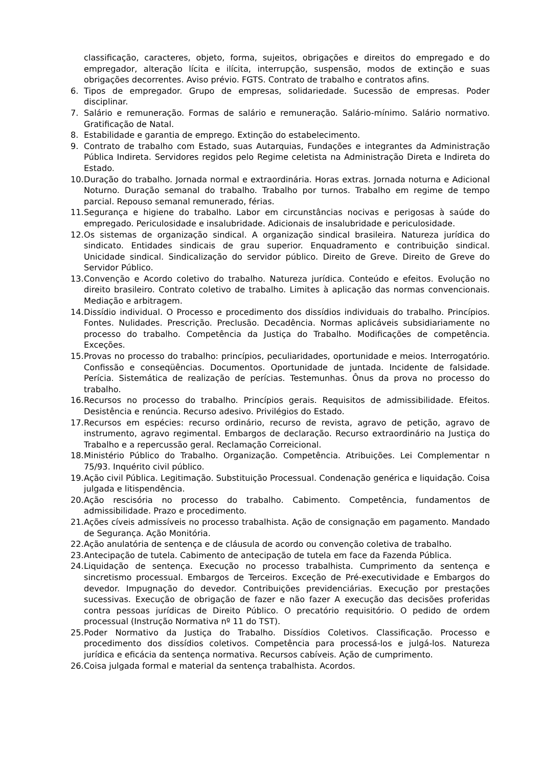classificação, caracteres, objeto, forma, sujeitos, obrigações e direitos do empregado e do empregador, alteração lícita e ilícita, interrupção, suspensão, modos de extinção e suas obrigações decorrentes. Aviso prévio. FGTS. Contrato de trabalho e contratos afins.
6. Tipos de empregador. Grupo de empresas, solidariedade. Sucessão de empresas. Poder disciplinar.
7. Salário e remuneração. Formas de salário e remuneração. Salário-mínimo. Salário normativo. Gratificação de Natal.
8. Estabilidade e garantia de emprego. Extinção do estabelecimento.
9. Contrato de trabalho com Estado, suas Autarquias, Fundações e integrantes da Administração Pública Indireta. Servidores regidos pelo Regime celetista na Administração Direta e Indireta do Estado.
10. Duração do trabalho. Jornada normal e extraordinária. Horas extras. Jornada noturna e Adicional Noturno. Duração semanal do trabalho. Trabalho por turnos. Trabalho em regime de tempo parcial. Repouso semanal remunerado, férias.
11. Segurança e higiene do trabalho. Labor em circunstâncias nocivas e perigosas à saúde do empregado. Periculosidade e insalubridade. Adicionais de insalubridade e periculosidade.
12. Os sistemas de organização sindical. A organização sindical brasileira. Natureza jurídica do sindicato. Entidades sindicais de grau superior. Enquadramento e contribuição sindical. Unicidade sindical. Sindicalização do servidor público. Direito de Greve. Direito de Greve do Servidor Público.
13. Convenção e Acordo coletivo do trabalho. Natureza jurídica. Conteúdo e efeitos. Evolução no direito brasileiro. Contrato coletivo de trabalho. Limites à aplicação das normas convencionais. Mediação e arbitragem.
14. Dissídio individual. O Processo e procedimento dos dissídios individuais do trabalho. Princípios. Fontes. Nulidades. Prescrição. Preclusão. Decadência. Normas aplicáveis subsidiariamente no processo do trabalho. Competência da Justiça do Trabalho. Modificações de competência. Exceções.
15. Provas no processo do trabalho: princípios, peculiaridades, oportunidade e meios. Interrogatório. Confissão e conseqüências. Documentos. Oportunidade de juntada. Incidente de falsidade. Perícia. Sistemática de realização de perícias. Testemunhas. Ônus da prova no processo do trabalho.
16. Recursos no processo do trabalho. Princípios gerais. Requisitos de admissibilidade. Efeitos. Desistência e renúncia. Recurso adesivo. Privilégios do Estado.
17. Recursos em espécies: recurso ordinário, recurso de revista, agravo de petição, agravo de instrumento, agravo regimental. Embargos de declaração. Recurso extraordinário na Justiça do Trabalho e a repercussão geral. Reclamação Correicional.
18. Ministério Público do Trabalho. Organização. Competência. Atribuições. Lei Complementar n 75/93. Inquérito civil público.
19. Ação civil Pública. Legitimação. Substituição Processual. Condenação genérica e liquidação. Coisa julgada e litispendência.
20. Ação rescisória no processo do trabalho. Cabimento. Competência, fundamentos de admissibilidade. Prazo e procedimento.
21. Ações cíveis admissíveis no processo trabalhista. Ação de consignação em pagamento. Mandado de Segurança. Ação Monitória.
22. Ação anulatória de sentença e de cláusula de acordo ou convenção coletiva de trabalho.
23. Antecipação de tutela. Cabimento de antecipação de tutela em face da Fazenda Pública.
24. Liquidação de sentença. Execução no processo trabalhista. Cumprimento da sentença e sincretismo processual. Embargos de Terceiros. Exceção de Pré-executividade e Embargos do devedor. Impugnação do devedor. Contribuições previdenciárias. Execução por prestações sucessivas. Execução de obrigação de fazer e não fazer A execução das decisões proferidas contra pessoas jurídicas de Direito Público. O precatório requisitório. O pedido de ordem processual (Instrução Normativa nº 11 do TST).
25. Poder Normativo da Justiça do Trabalho. Dissídios Coletivos. Classificação. Processo e procedimento dos dissídios coletivos. Competência para processá-los e julgá-los. Natureza jurídica e eficácia da sentença normativa. Recursos cabíveis. Ação de cumprimento.
26. Coisa julgada formal e material da sentença trabalhista. Acordos.